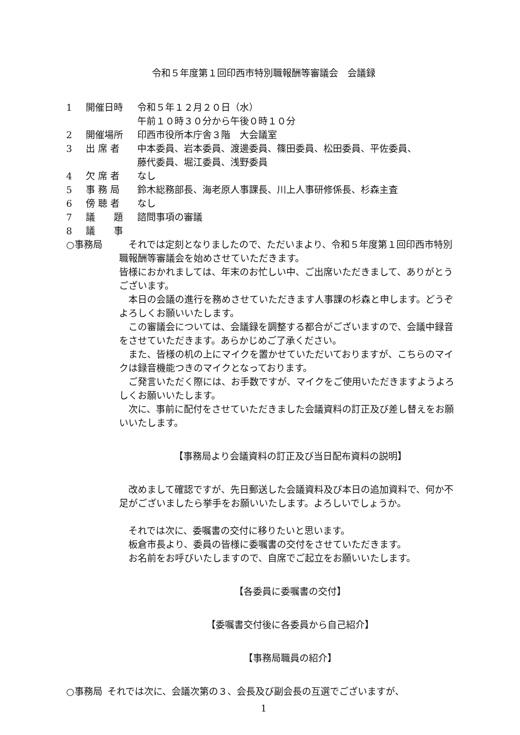令和５年度第１回印西市特別職報酬等審議会　会議録
1 開催日時 令和５年１２月２０日（水）
午前１０時３０分から午後０時１０分
2 開催場所 印西市役所本庁舎３階　大会議室
3 出 席 者 中本委員、岩本委員、渡邊委員、篠田委員、松田委員、平佐委員、
藤代委員、堀江委員、浅野委員
4 欠 席 者 なし
5 事 務 局 鈴木総務部長、海老原人事課長、川上人事研修係長、杉森主査
6 傍 聴 者 なし
7 議　　題 諮問事項の審議
8 議　　事
○事務局 　それでは定刻となりましたので、ただいまより、令和５年度第１回印西市特別職報酬等審議会を始めさせていただきます。
皆様におかれましては、年末のお忙しい中、ご出席いただきまして、ありがとうございます。
　本日の会議の進行を務めさせていただきます人事課の杉森と申します。どうぞよろしくお願いいたします。
　この審議会については、会議録を調整する都合がございますので、会議中録音をさせていただきます。あらかじめご了承ください。
　また、皆様の机の上にマイクを置かせていただいておりますが、こちらのマイクは録音機能つきのマイクとなっております。
　ご発言いただく際には、お手数ですが、マイクをご使用いただきますようよろしくお願いいたします。
　次に、事前に配付をさせていただきました会議資料の訂正及び差し替えをお願いいたします。
【事務局より会議資料の訂正及び当日配布資料の説明】
　改めまして確認ですが、先日郵送した会議資料及び本日の追加資料で、何か不足がございましたら挙手をお願いいたします。よろしいでしょうか。
　それでは次に、委嘱書の交付に移りたいと思います。
　板倉市長より、委員の皆様に委嘱書の交付をさせていただきます。
　お名前をお呼びいたしますので、自席でご起立をお願いいたします。
【各委員に委嘱書の交付】
【委嘱書交付後に各委員から自己紹介】
【事務局職員の紹介】
○事務局 それでは次に、会議次第の３、会長及び副会長の互選でございますが、
1